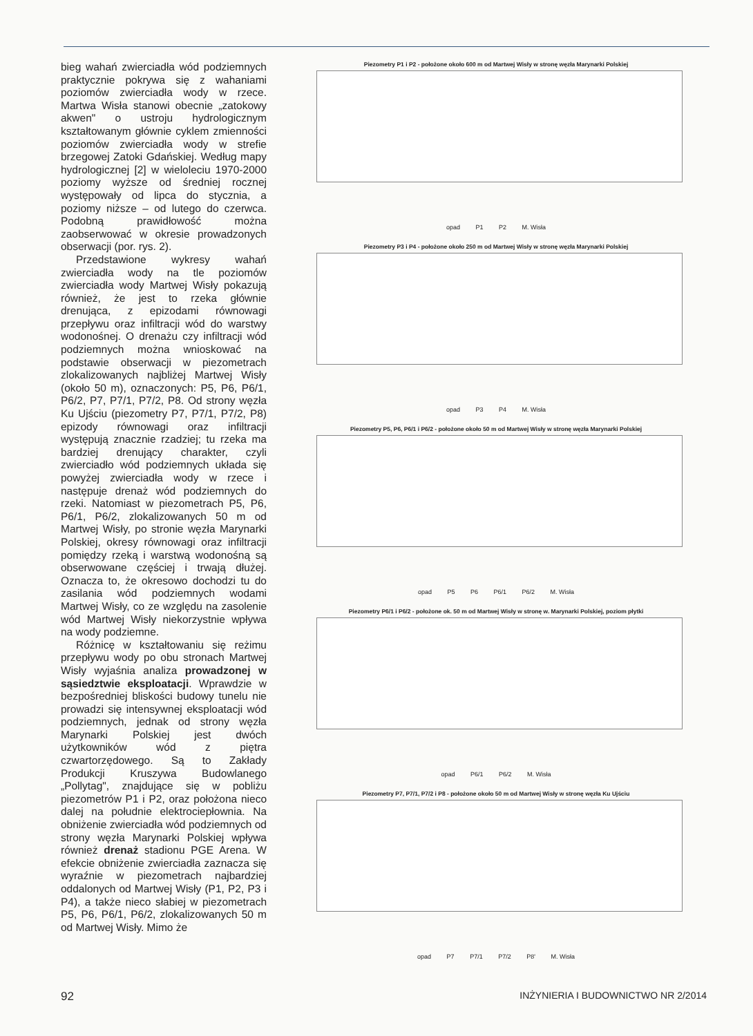bieg wahań zwierciadła wód podziemnych praktycznie pokrywa się z wahaniami poziomów zwierciadła wody w rzece. Martwa Wisła stanowi obecnie „zatokowy akwen" o ustroju hydrologicznym kształtowanym głównie cyklem zmienności poziomów zwierciadła wody w strefie brzegowej Zatoki Gdańskiej. Według mapy hydrologicznej [2] w wieloleciu 1970-2000 poziomy wyższe od średniej rocznej występowały od lipca do stycznia, a poziomy niższe – od lutego do czerwca. Podobną prawidłowość można zaobserwować w okresie prowadzonych obserwacji (por. rys. 2).
Przedstawione wykresy wahań zwierciadła wody na tle poziomów zwierciadła wody Martwej Wisły pokazują również, że jest to rzeka głównie drenująca, z epizodami równowagi przepływu oraz infiltracji wód do warstwy wodonośnej. O drenażu czy infiltracji wód podziemnych można wnioskować na podstawie obserwacji w piezometrach zlokalizowanych najbliżej Martwej Wisły (około 50 m), oznaczonych: P5, P6, P6/1, P6/2, P7, P7/1, P7/2, P8. Od strony węzła Ku Ujściu (piezometry P7, P7/1, P7/2, P8) epizody równowagi oraz infiltracji występują znacznie rzadziej; tu rzeka ma bardziej drenujący charakter, czyli zwierciadło wód podziemnych układa się powyżej zwierciadła wody w rzece i następuje drenaż wód podziemnych do rzeki. Natomiast w piezometrach P5, P6, P6/1, P6/2, zlokalizowanych 50 m od Martwej Wisły, po stronie węzła Marynarki Polskiej, okresy równowagi oraz infiltracji pomiędzy rzeką i warstwą wodonośną są obserwowane częściej i trwają dłużej. Oznacza to, że okresowo dochodzi tu do zasilania wód podziemnych wodami Martwej Wisły, co ze względu na zasolenie wód Martwej Wisły niekorzystnie wpływa na wody podziemne.
Różnicę w kształtowaniu się reżimu przepływu wody po obu stronach Martwej Wisły wyjaśnia analiza prowadzonej w sąsiedztwie eksploatacji. Wprawdzie w bezpośredniej bliskości budowy tunelu nie prowadzi się intensywnej eksploatacji wód podziemnych, jednak od strony węzła Marynarki Polskiej jest dwóch użytkowników wód z piętra czwartorzędowego. Są to Zakłady Produkcji Kruszywa Budowlanego „Pollytag", znajdujące się w pobliżu piezometrów P1 i P2, oraz położona nieco dalej na południe elektrociepłownia. Na obniżenie zwierciadła wód podziemnych od strony węzła Marynarki Polskiej wpływa również drenaż stadionu PGE Arena. W efekcie obniżenie zwierciadła zaznacza się wyraźnie w piezometrach najbardziej oddalonych od Martwej Wisły (P1, P2, P3 i P4), a także nieco słabiej w piezometrach P5, P6, P6/1, P6/2, zlokalizowanych 50 m od Martwej Wisły. Mimo że
Piezometry P1 i P2 - położone około 600 m od Martwej Wisły w stronę węzła Marynarki Polskiej
opad P1 P2 M. Wisła
Piezometry P3 i P4 - położone około 250 m od Martwej Wisły w stronę węzła Marynarki Polskiej
opad P3 P4 M. Wisła
Piezometry P5, P6, P6/1 i P6/2 - położone około 50 m od Martwej Wisły w stronę węzła Marynarki Polskiej
opad P5 P6 P6/1 P6/2 M. Wisła
Piezometry P6/1 i P6/2 - położone ok. 50 m od Martwej Wisły w stronę w. Marynarki Polskiej, poziom płytki
opad P6/1 P6/2 M. Wisła
Piezometry P7, P7/1, P7/2 i P8 - położone około 50 m od Martwej Wisły w stronę węzła Ku Ujściu
opad P7 P7/1 P7/2 P8' M. Wisła
92 INŻYNIERIA I BUDOWNICTWO NR 2/2014